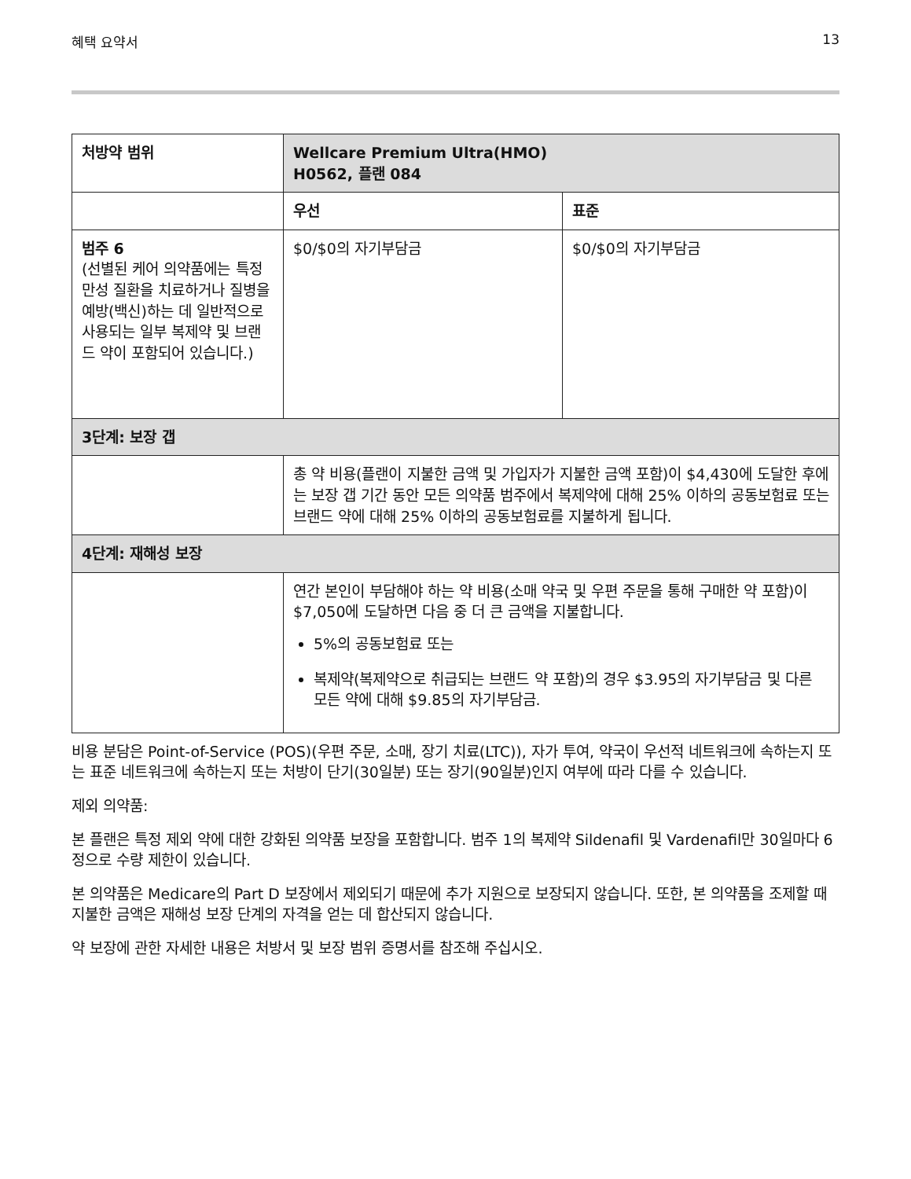혜택 요약서 13
| 처방약 범위 | Wellcare Premium Ultra(HMO) H0562, 플랜 084 | |
| --- | --- | --- |
| | 우선 | 표준 |
| 범주 6 (선별된 케어 의약품에는 특정 만성 질환을 치료하거나 질병을 예방(백신)하는 데 일반적으로 사용되는 일부 복제약 및 브랜드 약이 포함되어 있습니다.) | $0/$0의 자기부담금 | $0/$0의 자기부담금 |
| 3단계: 보장 갭 | | |
| | 총 약 비용(플랜이 지불한 금액 및 가입자가 지불한 금액 포함)이 $4,430에 도달한 후에는 보장 갭 기간 동안 모든 의약품 범주에서 복제약에 대해 25% 이하의 공동보험료 또는 브랜드 약에 대해 25% 이하의 공동보험료를 지불하게 됩니다. | |
| 4단계: 재해성 보장 | | |
| | 연간 본인이 부담해야 하는 약 비용(소매 약국 및 우편 주문을 통해 구매한 약 포함)이 $7,050에 도달하면 다음 중 더 큰 금액을 지불합니다. 5%의 공동보험료 또는 복제약(복제약으로 취급되는 브랜드 약 포함)의 경우 $3.95의 자기부담금 및 다른 모든 약에 대해 $9.85의 자기부담금. | |
비용 분담은 Point-of-Service (POS)(우편 주문, 소매, 장기 치료(LTC)), 자가 투여, 약국이 우선적 네트워크에 속하는지 또는 표준 네트워크에 속하는지 또는 처방이 단기(30일분) 또는 장기(90일분)인지 여부에 따라 다를 수 있습니다.
제외 의약품:
본 플랜은 특정 제외 약에 대한 강화된 의약품 보장을 포함합니다. 범주 1의 복제약 Sildenafil 및 Vardenafil만 30일마다 6정으로 수량 제한이 있습니다.
본 의약품은 Medicare의 Part D 보장에서 제외되기 때문에 추가 지원으로 보장되지 않습니다. 또한, 본 의약품을 조제할 때 지불한 금액은 재해성 보장 단계의 자격을 얻는 데 합산되지 않습니다.
약 보장에 관한 자세한 내용은 처방서 및 보장 범위 증명서를 참조해 주십시오.